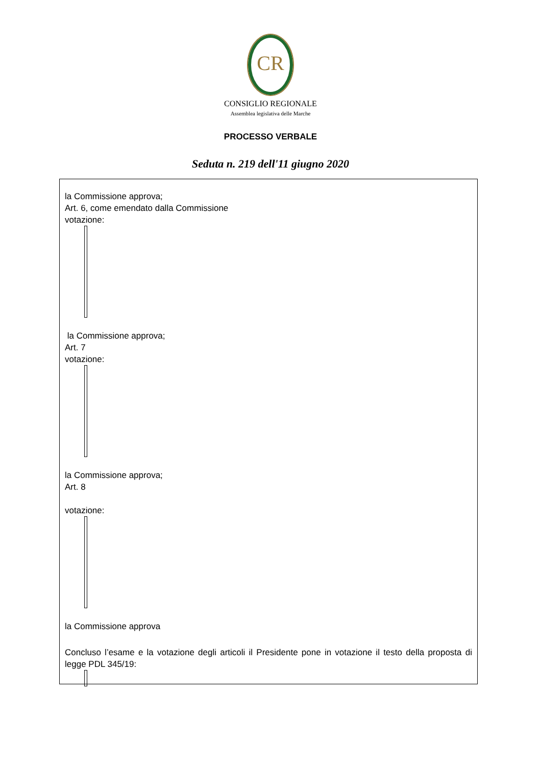CR
CONSIGLIO REGIONALE
Assemblea legislativa delle Marche
PROCESSO VERBALE
Seduta n. 219 dell'11 giugno 2020
la Commissione approva;
Art. 6, come emendato dalla Commissione
votazione:
la Commissione approva;
Art. 7
votazione:
la Commissione approva;
Art. 8
votazione:
la Commissione approva
Concluso l’esame e la votazione degli articoli il Presidente pone in votazione il testo della proposta di legge PDL 345/19: